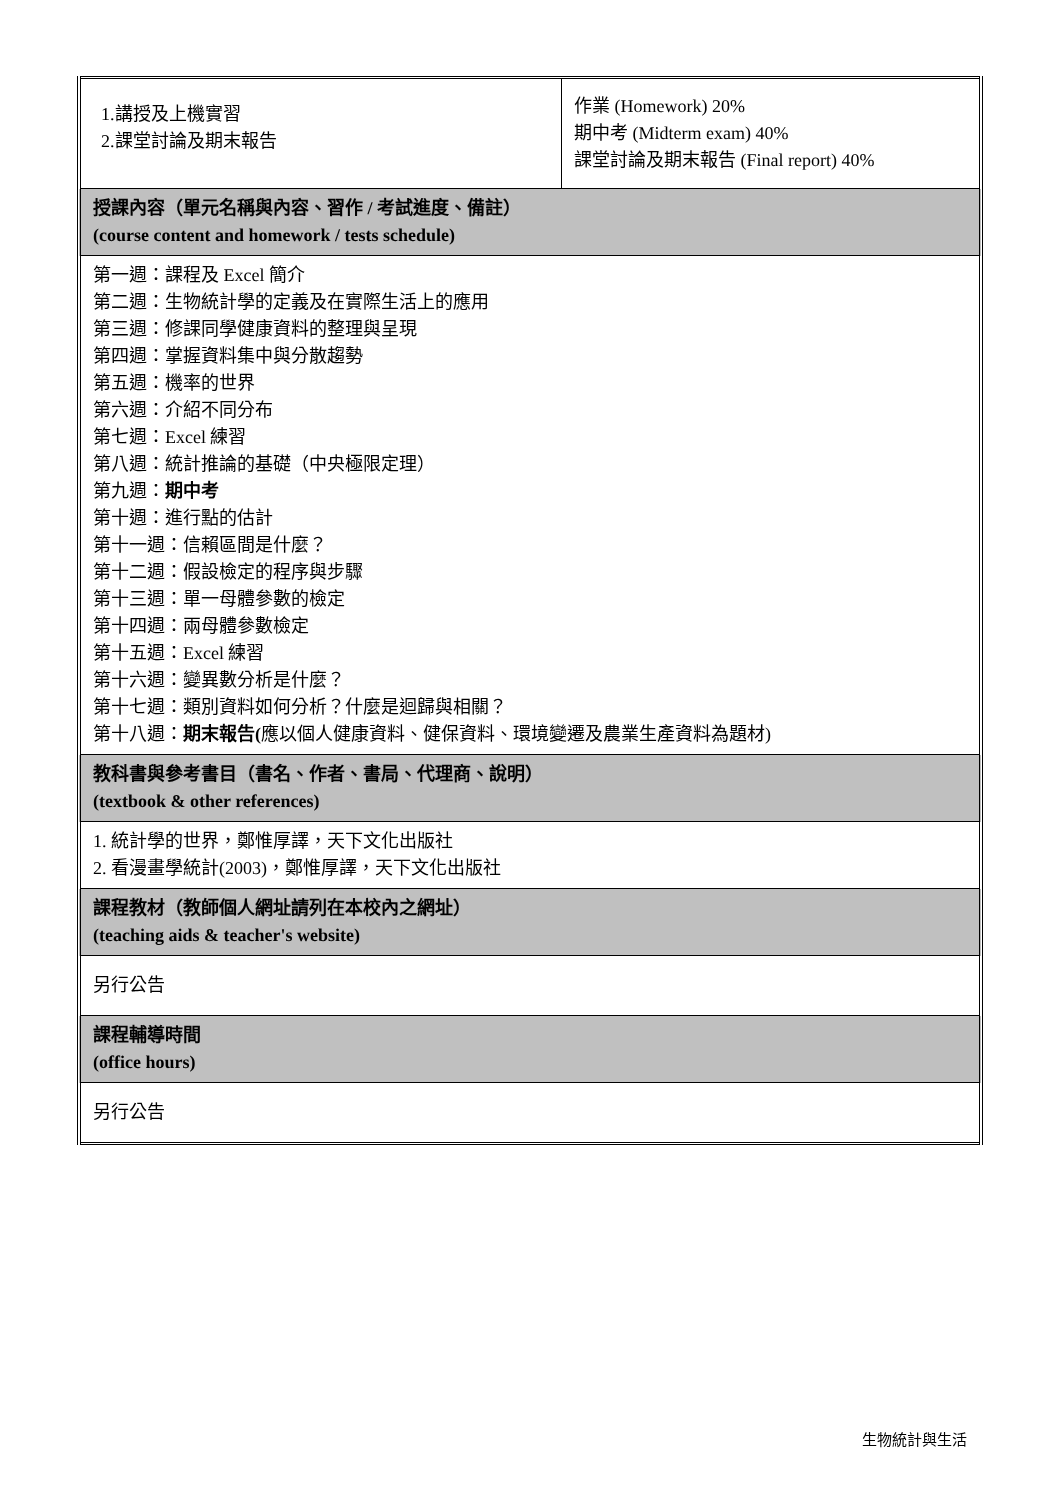| 1.講授及上機實習 2.課堂討論及期末報告 | 作業 (Homework) 20% 期中考 (Midterm exam) 40% 課堂討論及期末報告 (Final report) 40% |
| 授課內容（單元名稱與內容、習作 / 考試進度、備註） (course content and homework / tests schedule) | |
| 第一週：課程及 Excel 簡介 第二週：生物統計學的定義及在實際生活上的應用 第三週：修課同學健康資料的整理與呈現 第四週：掌握資料集中與分散趨勢 第五週：機率的世界 第六週：介紹不同分布 第七週：Excel 練習 第八週：統計推論的基礎（中央極限定理） 第九週： 期中考 第十週：進行點的估計 第十一週：信賴區間是什麼？ 第十二週：假設檢定的程序與步驟 第十三週：單一母體參數的檢定 第十四週：兩母體參數檢定 第十五週：Excel 練習 第十六週：變異數分析是什麼？ 第十七週：類別資料如何分析？什麼是迴歸與相關？ 第十八週： 期末報告( 應以個人健康資料、健保資料、環境變遷及農業生產資料為題材) | |
| 教科書與參考書目（書名、作者、書局、代理商、說明） (textbook & other references) | |
| 1. 統計學的世界，鄭惟厚譯，天下文化出版社 2. 看漫畫學統計(2003)，鄭惟厚譯，天下文化出版社 | |
| 課程教材（教師個人網址請列在本校內之網址） (teaching aids & teacher's website) | |
| 另行公告 | |
| 課程輔導時間 (office hours) | |
| 另行公告 | |
生物統計與生活